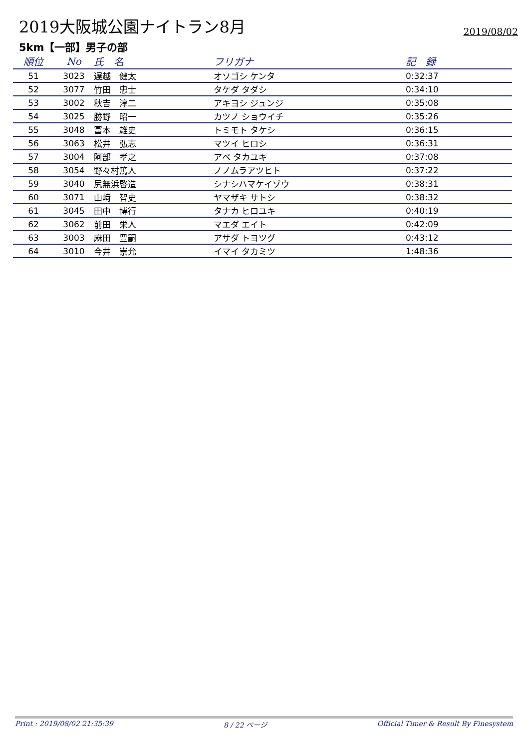2019大阪城公園ナイトラン8月
2019/08/02
5km【一部】男子の部
| 順位 | No | 氏 名 | フリガナ | 記 録 |
| --- | --- | --- | --- | --- |
| 51 | 3023 | 遅越 健太 | オソゴシ ケンタ | 0:32:37 |
| 52 | 3077 | 竹田 忠士 | タケダ タダシ | 0:34:10 |
| 53 | 3002 | 秋吉 淳二 | アキヨシ ジュンジ | 0:35:08 |
| 54 | 3025 | 勝野 昭一 | カツノ ショウイチ | 0:35:26 |
| 55 | 3048 | 冨本 雄史 | トミモト タケシ | 0:36:15 |
| 56 | 3063 | 松井 弘志 | マツイ ヒロシ | 0:36:31 |
| 57 | 3004 | 阿部 孝之 | アベ タカユキ | 0:37:08 |
| 58 | 3054 | 野々村篤人 | ノノムラアツヒト | 0:37:22 |
| 59 | 3040 | 尻無浜啓造 | シナシハマケイゾウ | 0:38:31 |
| 60 | 3071 | 山﨑 智史 | ヤマザキ サトシ | 0:38:32 |
| 61 | 3045 | 田中 博行 | タナカ ヒロユキ | 0:40:19 |
| 62 | 3062 | 前田 栄人 | マエダ エイト | 0:42:09 |
| 63 | 3003 | 麻田 豊嗣 | アサダ トヨツグ | 0:43:12 |
| 64 | 3010 | 今井 崇允 | イマイ タカミツ | 1:48:36 |
Print : 2019/08/02 21:35:39 8 / 22 ページ Official Timer & Result By Finesystem